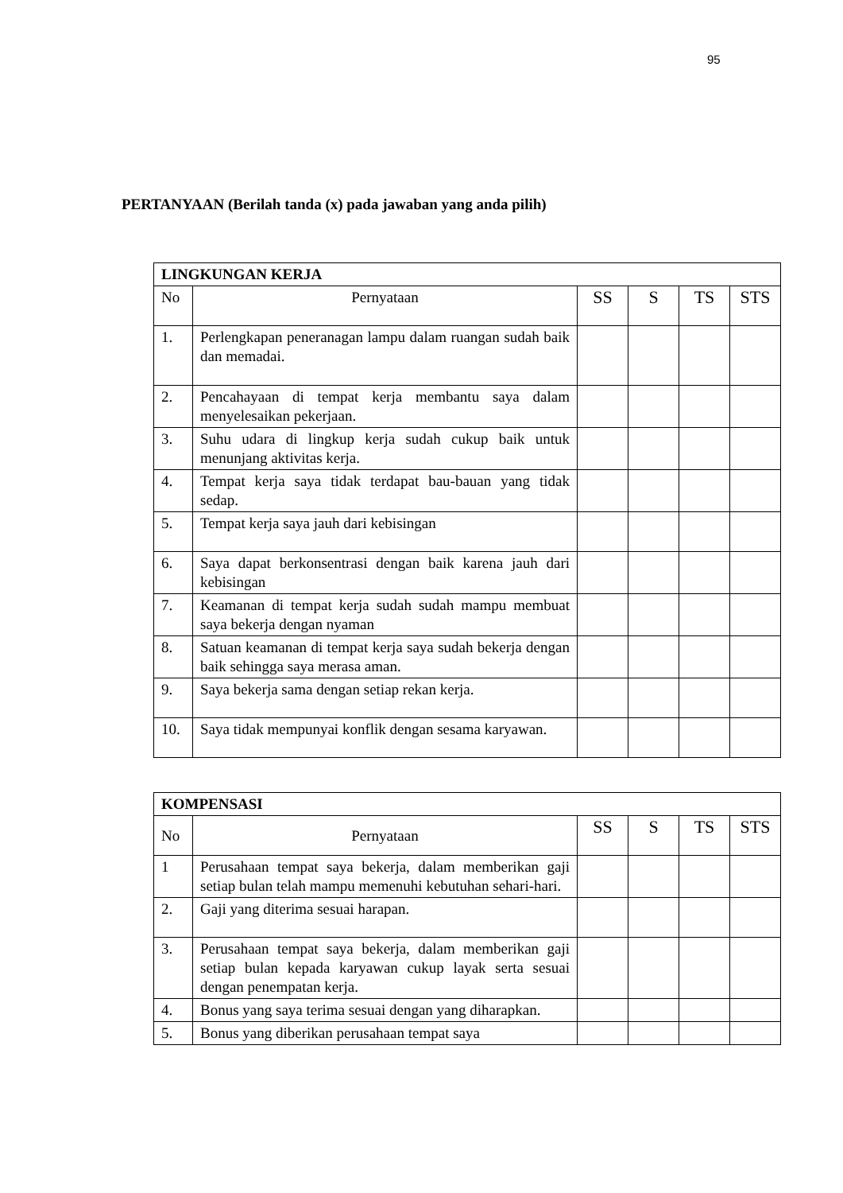95
PERTANYAAN (Berilah tanda (x) pada jawaban yang anda pilih)
| LINGKUNGAN KERJA | | | | | |
| --- | --- | --- | --- | --- | --- |
| No | Pernyataan | SS | S | TS | STS |
| 1. | Perlengkapan peneranagan lampu dalam ruangan sudah baik dan memadai. | | | | |
| 2. | Pencahayaan di tempat kerja membantu saya dalam menyelesaikan pekerjaan. | | | | |
| 3. | Suhu udara di lingkup kerja sudah cukup baik untuk menunjang aktivitas kerja. | | | | |
| 4. | Tempat kerja saya tidak terdapat bau-bauan yang tidak sedap. | | | | |
| 5. | Tempat kerja saya jauh dari kebisingan | | | | |
| 6. | Saya dapat berkonsentrasi dengan baik karena jauh dari kebisingan | | | | |
| 7. | Keamanan di tempat kerja sudah sudah mampu membuat saya bekerja dengan nyaman | | | | |
| 8. | Satuan keamanan di tempat kerja saya sudah bekerja dengan baik sehingga saya merasa aman. | | | | |
| 9. | Saya bekerja sama dengan setiap rekan kerja. | | | | |
| 10. | Saya tidak mempunyai konflik dengan sesama karyawan. | | | | |
| KOMPENSASI | | | | | |
| --- | --- | --- | --- | --- | --- |
| No | Pernyataan | SS | S | TS | STS |
| 1 | Perusahaan tempat saya bekerja, dalam memberikan gaji setiap bulan telah mampu memenuhi kebutuhan sehari-hari. | | | | |
| 2. | Gaji yang diterima sesuai harapan. | | | | |
| 3. | Perusahaan tempat saya bekerja, dalam memberikan gaji setiap bulan kepada karyawan cukup layak serta sesuai dengan penempatan kerja. | | | | |
| 4. | Bonus yang saya terima sesuai dengan yang diharapkan. | | | | |
| 5. | Bonus yang diberikan perusahaan tempat saya | | | | |